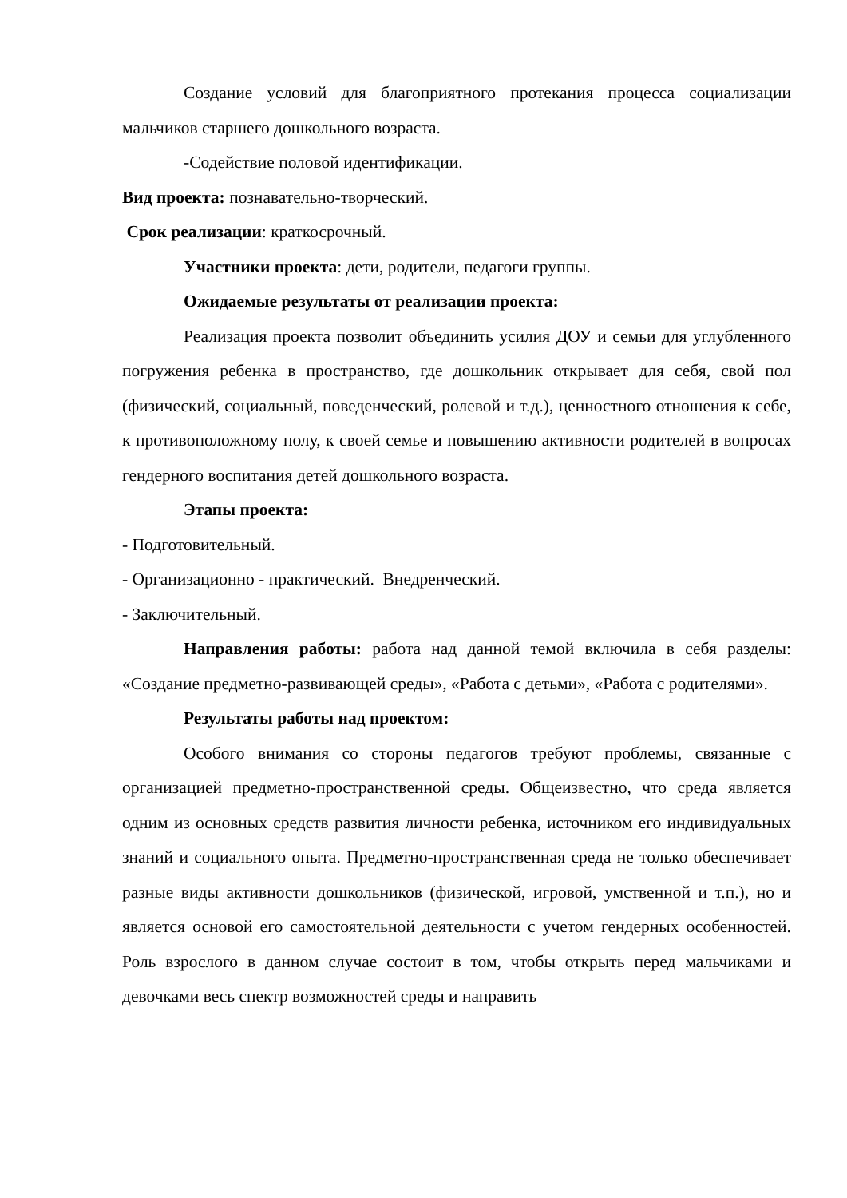Создание условий для благоприятного протекания процесса социализации мальчиков старшего дошкольного возраста.
-Содействие половой идентификации.
Вид проекта: познавательно-творческий.
Срок реализации: краткосрочный.
Участники проекта: дети, родители, педагоги группы.
Ожидаемые результаты от реализации проекта:
Реализация проекта позволит объединить усилия ДОУ и семьи для углубленного погружения ребенка в пространство, где дошкольник открывает для себя, свой пол (физический, социальный, поведенческий, ролевой и т.д.), ценностного отношения к себе, к противоположному полу, к своей семье и повышению активности родителей в вопросах гендерного воспитания детей дошкольного возраста.
Этапы проекта:
- Подготовительный.
- Организационно - практический. Внедренческий.
- Заключительный.
Направления работы: работа над данной темой включила в себя разделы: «Создание предметно-развивающей среды», «Работа с детьми», «Работа с родителями».
Результаты работы над проектом:
Особого внимания со стороны педагогов требуют проблемы, связанные с организацией предметно-пространственной среды. Общеизвестно, что среда является одним из основных средств развития личности ребенка, источником его индивидуальных знаний и социального опыта. Предметно-пространственная среда не только обеспечивает разные виды активности дошкольников (физической, игровой, умственной и т.п.), но и является основой его самостоятельной деятельности с учетом гендерных особенностей. Роль взрослого в данном случае состоит в том, чтобы открыть перед мальчиками и девочками весь спектр возможностей среды и направить